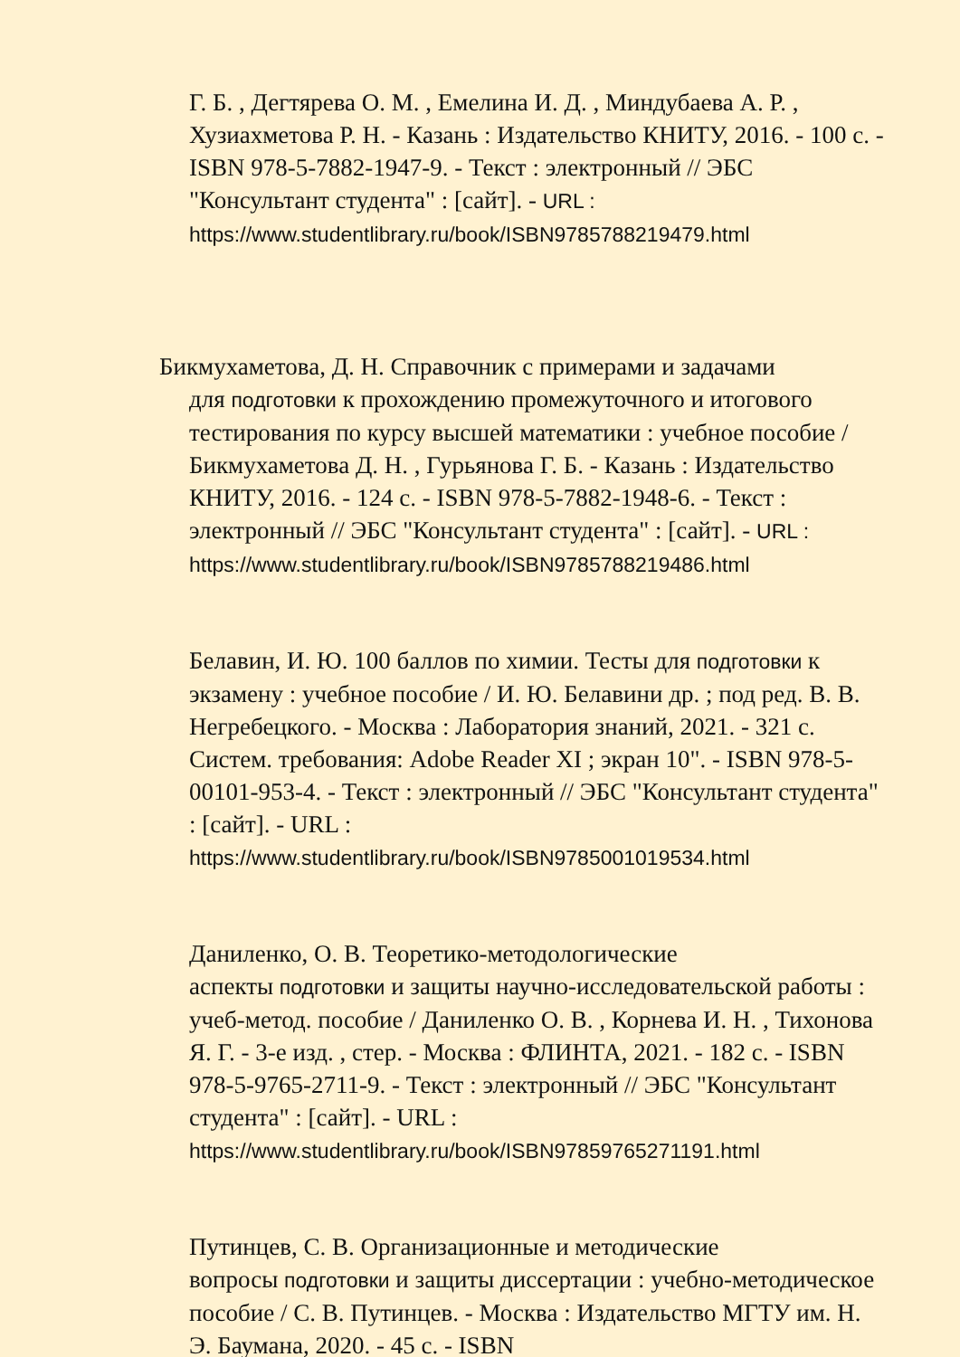Г. Б. , Дегтярева О. М. , Емелина И. Д. , Миндубаева А. Р. , Хузиахметова Р. Н. - Казань : Издательство КНИТУ, 2016. - 100 с. - ISBN 978-5-7882-1947-9. - Текст : электронный // ЭБС "Консультант студента" : [сайт]. - URL :
https://www.studentlibrary.ru/book/ISBN9785788219479.html
Бикмухаметова, Д. Н. Справочник с примерами и задачами
для подготовки к прохождению промежуточного и итогового тестирования по курсу высшей математики : учебное пособие / Бикмухаметова Д. Н. , Гурьянова Г. Б. - Казань : Издательство КНИТУ, 2016. - 124 с. - ISBN 978-5-7882-1948-6. - Текст : электронный // ЭБС "Консультант студента" : [сайт]. - URL :
https://www.studentlibrary.ru/book/ISBN9785788219486.html
Белавин, И. Ю. 100 баллов по химии. Тесты для подготовки к экзамену : учебное пособие / И. Ю. Белавини др. ; под ред. В. В. Негребецкого. - Москва : Лаборатория знаний, 2021. - 321 с. Систем. требования: Adobe Reader XI ; экран 10". - ISBN 978-5-00101-953-4. - Текст : электронный // ЭБС "Консультант студента" : [сайт]. - URL :
https://www.studentlibrary.ru/book/ISBN9785001019534.html
Даниленко, О. В. Теоретико-методологические
аспекты подготовки и защиты научно-исследовательской работы : учеб-метод. пособие / Даниленко О. В. , Корнева И. Н. , Тихонова Я. Г. - 3-е изд. , стер. - Москва : ФЛИНТА, 2021. - 182 с. - ISBN 978-5-9765-2711-9. - Текст : электронный // ЭБС "Консультант студента" : [сайт]. - URL :
https://www.studentlibrary.ru/book/ISBN97859765271191.html
Путинцев, С. В. Организационные и методические
вопросы подготовки и защиты диссертации : учебно-методическое пособие / С. В. Путинцев. - Москва : Издательство МГТУ им. Н. Э. Баумана, 2020. - 45 с. - ISBN